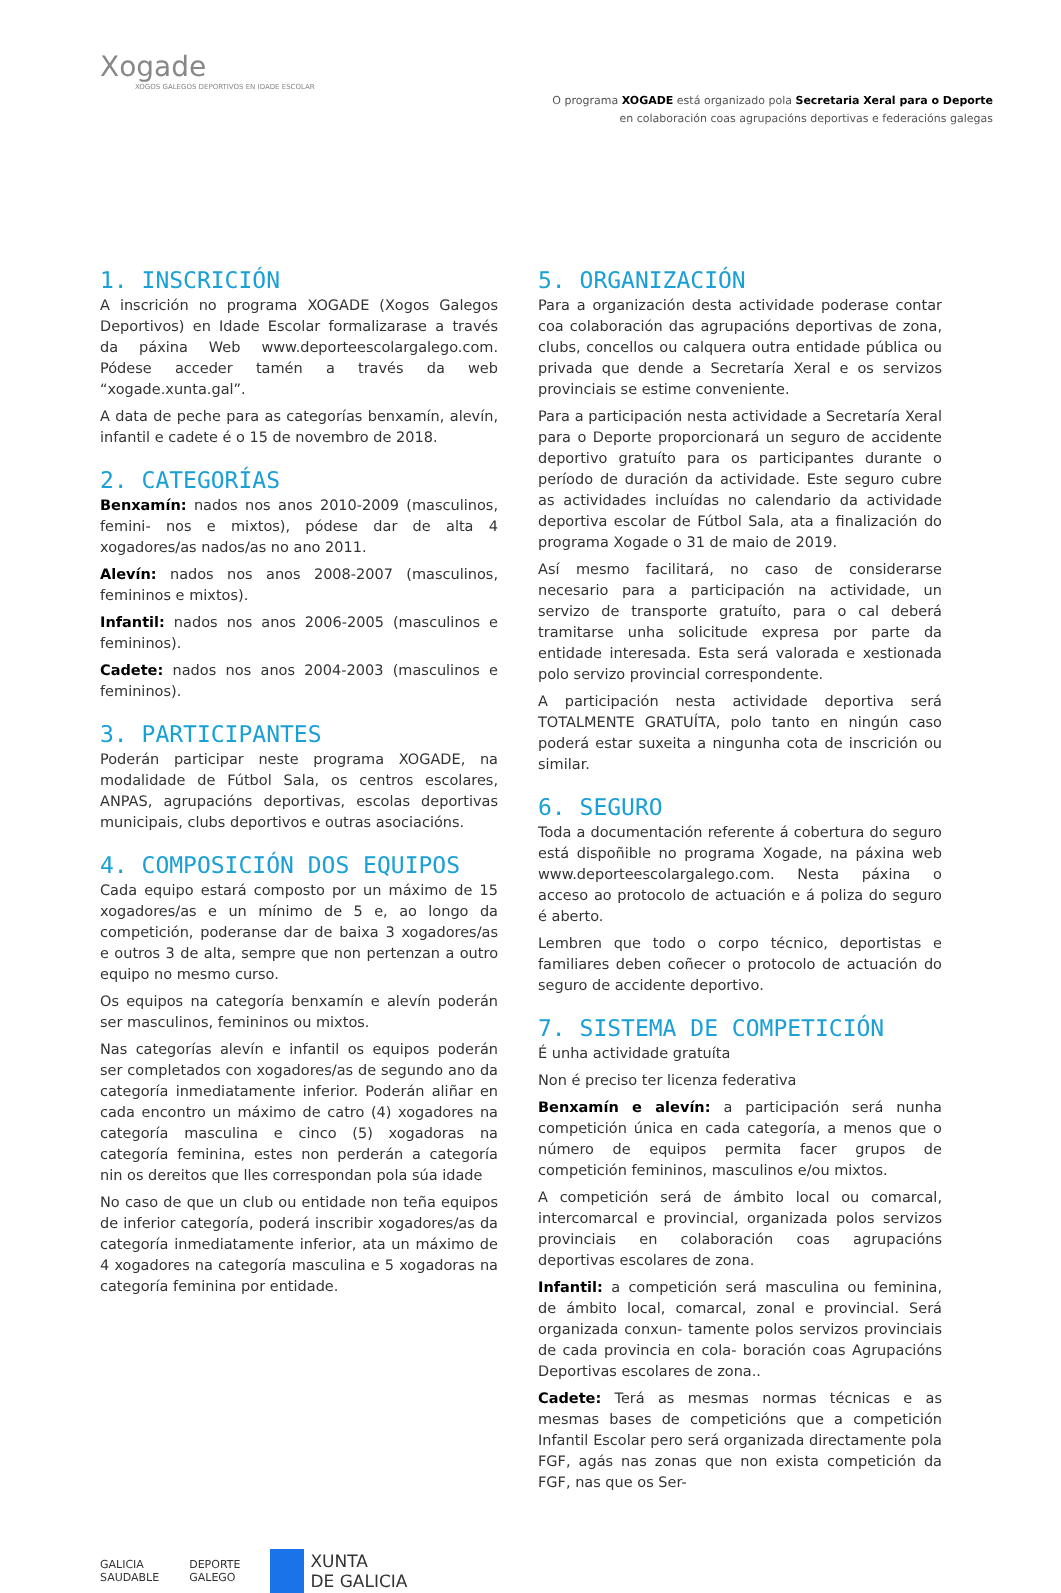Xogade
XOGOS GALEGOS DEPORTIVOS EN IDADE ESCOLAR
O programa XOGADE está organizado pola Secretaria Xeral para o Deporte
en colaboración coas agrupacións deportivas e federacións galegas
1. INSCRICIÓN
A inscrición no programa XOGADE (Xogos Galegos Deportivos) en Idade Escolar formalizarase a través da páxina Web www.deporteescolargalego.com. Pódese acceder tamén a través da web “xogade.xunta.gal”.
A data de peche para as categorías benxamín, alevín, infantil e cadete é o 15 de novembro de 2018.
2. CATEGORÍAS
Benxamín: nados nos anos 2010-2009 (masculinos, femini- nos e mixtos), pódese dar de alta 4 xogadores/as nados/as no ano 2011.
Alevín: nados nos anos 2008-2007 (masculinos, femininos e mixtos).
Infantil: nados nos anos 2006-2005 (masculinos e femininos).
Cadete: nados nos anos 2004-2003 (masculinos e femininos).
3. PARTICIPANTES
Poderán participar neste programa XOGADE, na modalidade de Fútbol Sala, os centros escolares, ANPAS, agrupacións deportivas, escolas deportivas municipais, clubs deportivos e outras asociacións.
4. COMPOSICIÓN DOS EQUIPOS
Cada equipo estará composto por un máximo de 15 xogadores/as e un mínimo de 5 e, ao longo da competición, poderanse dar de baixa 3 xogadores/as e outros 3 de alta, sempre que non pertenzan a outro equipo no mesmo curso.
Os equipos na categoría benxamín e alevín poderán ser masculinos, femininos ou mixtos.
Nas categorías alevín e infantil os equipos poderán ser completados con xogadores/as de segundo ano da categoría inmediatamente inferior. Poderán aliñar en cada encontro un máximo de catro (4) xogadores na categoría masculina e cinco (5) xogadoras na categoría feminina, estes non perderán a categoría nin os dereitos que lles correspondan pola súa idade
No caso de que un club ou entidade non teña equipos de inferior categoría, poderá inscribir xogadores/as da categoría inmediatamente inferior, ata un máximo de 4 xogadores na categoría masculina e 5 xogadoras na categoría feminina por entidade.
5. ORGANIZACIÓN
Para a organización desta actividade poderase contar coa colaboración das agrupacións deportivas de zona, clubs, concellos ou calquera outra entidade pública ou privada que dende a Secretaría Xeral e os servizos provinciais se estime conveniente.
Para a participación nesta actividade a Secretaría Xeral para o Deporte proporcionará un seguro de accidente deportivo gratuíto para os participantes durante o período de duración da actividade. Este seguro cubre as actividades incluídas no calendario da actividade deportiva escolar de Fútbol Sala, ata a finalización do programa Xogade o 31 de maio de 2019.
Así mesmo facilitará, no caso de considerarse necesario para a participación na actividade, un servizo de transporte gratuíto, para o cal deberá tramitarse unha solicitude expresa por parte da entidade interesada. Esta será valorada e xestionada polo servizo provincial correspondente.
A participación nesta actividade deportiva será TOTALMENTE GRATUÍTA, polo tanto en ningún caso poderá estar suxeita a ningunha cota de inscrición ou similar.
6. SEGURO
Toda a documentación referente á cobertura do seguro está dispoñible no programa Xogade, na páxina web www.deporteescolargalego.com. Nesta páxina o acceso ao protocolo de actuación e á poliza do seguro é aberto.
Lembren que todo o corpo técnico, deportistas e familiares deben coñecer o protocolo de actuación do seguro de accidente deportivo.
7. SISTEMA DE COMPETICIÓN
É unha actividade gratuíta
Non é preciso ter licenza federativa
Benxamín e alevín: a participación será nunha competición única en cada categoría, a menos que o número de equipos permita facer grupos de competición femininos, masculinos e/ou mixtos.
A competición será de ámbito local ou comarcal, intercomarcal e provincial, organizada polos servizos provinciais en colaboración coas agrupacións deportivas escolares de zona.
Infantil: a competición será masculina ou feminina, de ámbito local, comarcal, zonal e provincial. Será organizada conxun- tamente polos servizos provinciais de cada provincia en cola- boración coas Agrupacións Deportivas escolares de zona..
Cadete: Terá as mesmas normas técnicas e as mesmas bases de competicións que a competición Infantil Escolar pero será organizada directamente pola FGF, agás nas zonas que non exista competición da FGF, nas que os Ser-
GALICIA
SAUDABLE
DEPORTE
GALEGO
XUNTA
DE GALICIA